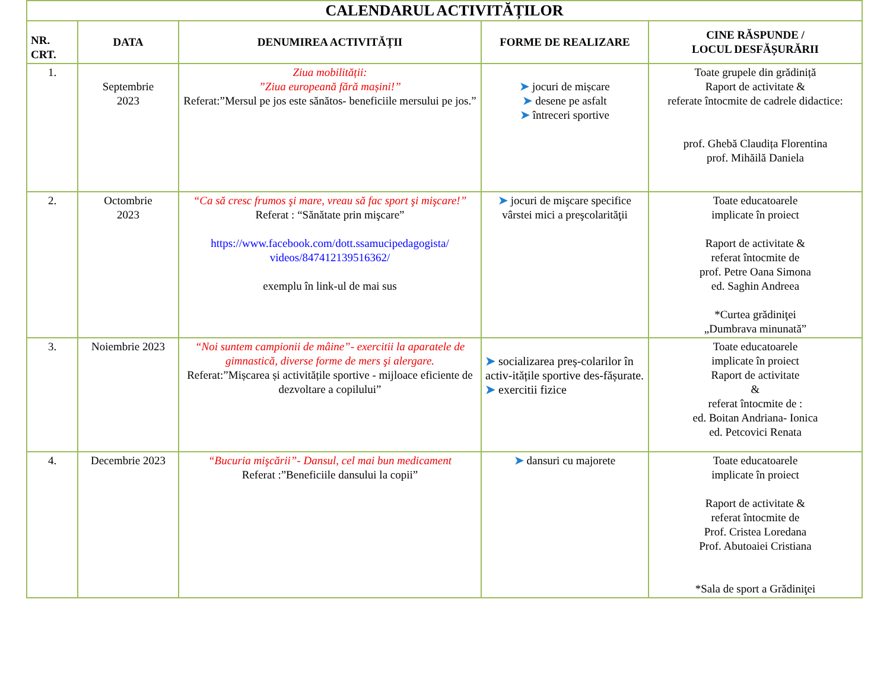| CALENDARUL ACTIVITĂȚILOR | | | | |
| --- | --- | --- | --- | --- |
| NR. CRT. | DATA | DENUMIREA ACTIVITĂȚII | FORME DE REALIZARE | CINE RĂSPUNDE / LOCUL DESFĂȘURĂRII |
| 1. | Septembrie 2023 | Ziua mobilității: ”Ziua europeană fără mașini!” Referat:”Mersul pe jos este sănătos- beneficiile mersului pe jos.” | ➤ jocuri de mișcare ➤ desene pe asfalt ➤ întreceri sportive | Toate grupele din grădiniță Raport de activitate & referate întocmite de cadrele didactice: prof. Ghebă Claudița Florentina prof. Mihăilă Daniela |
| 2. | Octombrie 2023 | “Ca să cresc frumos şi mare, vreau să fac sport şi mişcare!” Referat : “Sănătate prin mişcare” https://www.facebook.com/dott.ssamucipedagogista/ videos/847412139516362/ exemplu în link-ul de mai sus | ➤ jocuri de mişcare specifice vârstei mici a preşcolarităţii | Toate educatoarele implicate în proiect Raport de activitate & referat întocmite de prof. Petre Oana Simona ed. Saghin Andreea *Curtea grădiniţei „Dumbrava minunată” |
| 3. | Noiembrie 2023 | “Noi suntem campionii de mâine”- exercitii la aparatele de gimnastică, diverse forme de mers şi alergare. Referat:”Mișcarea și activitățile sportive - mijloace eficiente de dezvoltare a copilului” | ➤ socializarea preș-colarilor în activ-itățile sportive des-fășurate. ➤ exercitii fizice | Toate educatoarele implicate în proiect Raport de activitate & referat întocmite de : ed. Boitan Andriana- Ionica ed. Petcovici Renata |
| 4. | Decembrie 2023 | “Bucuria mişcării”- Dansul, cel mai bun medicament Referat :”Beneficiile dansului la copii” | ➤ dansuri cu majorete | Toate educatoarele implicate în proiect Raport de activitate & referat întocmite de Prof. Cristea Loredana Prof. Abutoaiei Cristiana *Sala de sport a Grădiniţei |